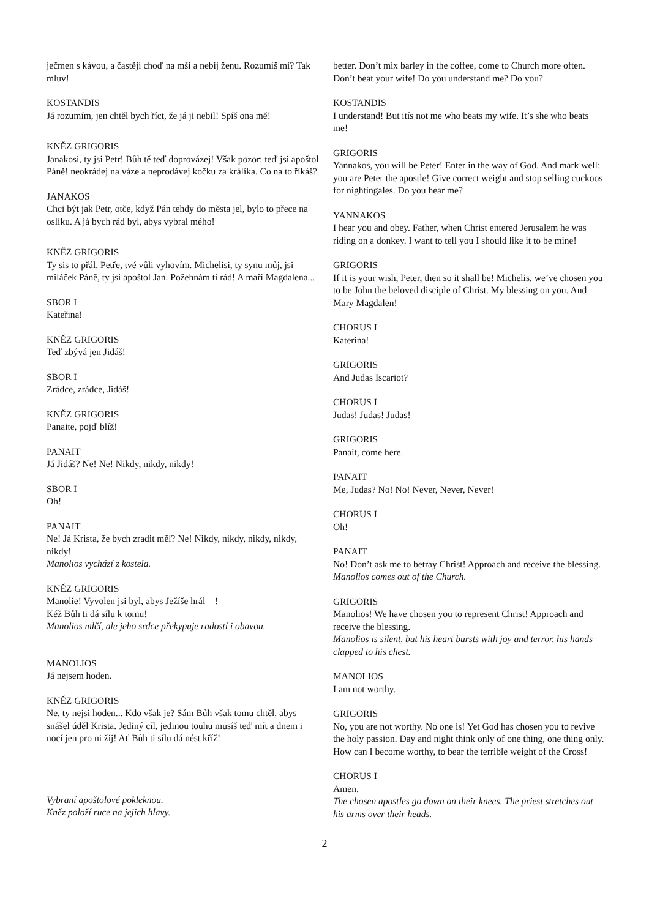ječmen s kávou, a častěji choď na mši a nebij ženu. Rozumíš mi? Tak mluv!
KOSTANDIS
Já rozumím, jen chtěl bych říct, že já ji nebil! Spíš ona mě!
KNĚZ GRIGORIS
Janakosi, ty jsi Petr! Bůh tě teď doprovázej! Však pozor: teď jsi apoštol Páně! neokrádej na váze a neprodávej kočku za králíka. Co na to říkáš?
JANAKOS
Chci být jak Petr, otče, když Pán tehdy do města jel, bylo to přece na oslíku. A já bych rád byl, abys vybral mého!
KNĚZ GRIGORIS
Ty sis to přál, Petře, tvé vůli vyhovím. Michelisi, ty synu můj, jsi miláček Páně, ty jsi apoštol Jan. Požehnám ti rád! A maří Magdalena...
SBOR I
Kateřina!
KNĚZ GRIGORIS
Teď zbývá jen Jidáš!
SBOR I
Zrádce, zrádce, Jidáš!
KNĚZ GRIGORIS
Panaite, pojď blíž!
PANAIT
Já Jidáš? Ne! Ne! Nikdy, nikdy, nikdy!
SBOR I
Oh!
PANAIT
Ne! Já Krista, že bych zradit měl? Ne! Nikdy, nikdy, nikdy, nikdy, nikdy!
Manolios vychází z kostela.
KNĚZ GRIGORIS
Manolie! Vyvolen jsi byl, abys Ježíše hrál – !
Kéž Bůh ti dá sílu k tomu!
Manolios mlčí, ale jeho srdce překypuje radostí i obavou.
MANOLIOS
Já nejsem hoden.
KNĚZ GRIGORIS
Ne, ty nejsi hoden... Kdo však je? Sám Bůh však tomu chtěl, abys snášel úděl Krista. Jediný cíl, jedinou touhu musíš teď mít a dnem i nocí jen pro ni žij! Ať Bůh ti sílu dá nést kříž!
Vybraní apoštolové pokleknou.
Kněz položí ruce na jejich hlavy.
better. Don’t mix barley in the coffee, come to Church more often. Don’t beat your wife! Do you understand me? Do you?
KOSTANDIS
I understand! But itís not me who beats my wife. It’s she who beats me!
GRIGORIS
Yannakos, you will be Peter! Enter in the way of God. And mark well: you are Peter the apostle! Give correct weight and stop selling cuckoos for nightingales. Do you hear me?
YANNAKOS
I hear you and obey. Father, when Christ entered Jerusalem he was riding on a donkey. I want to tell you I should like it to be mine!
GRIGORIS
If it is your wish, Peter, then so it shall be! Michelis, we’ve chosen you to be John the beloved disciple of Christ. My blessing on you. And Mary Magdalen!
CHORUS I
Katerina!
GRIGORIS
And Judas Iscariot?
CHORUS I
Judas! Judas! Judas!
GRIGORIS
Panait, come here.
PANAIT
Me, Judas? No! No! Never, Never, Never!
CHORUS I
Oh!
PANAIT
No! Don’t ask me to betray Christ! Approach and receive the blessing.
Manolios comes out of the Church.
GRIGORIS
Manolios! We have chosen you to represent Christ! Approach and receive the blessing.
Manolios is silent, but his heart bursts with joy and terror, his hands clapped to his chest.
MANOLIOS
I am not worthy.
GRIGORIS
No, you are not worthy. No one is! Yet God has chosen you to revive the holy passion. Day and night think only of one thing, one thing only. How can I become worthy, to bear the terrible weight of the Cross!
CHORUS I
Amen.
The chosen apostles go down on their knees. The priest stretches out his arms over their heads.
2